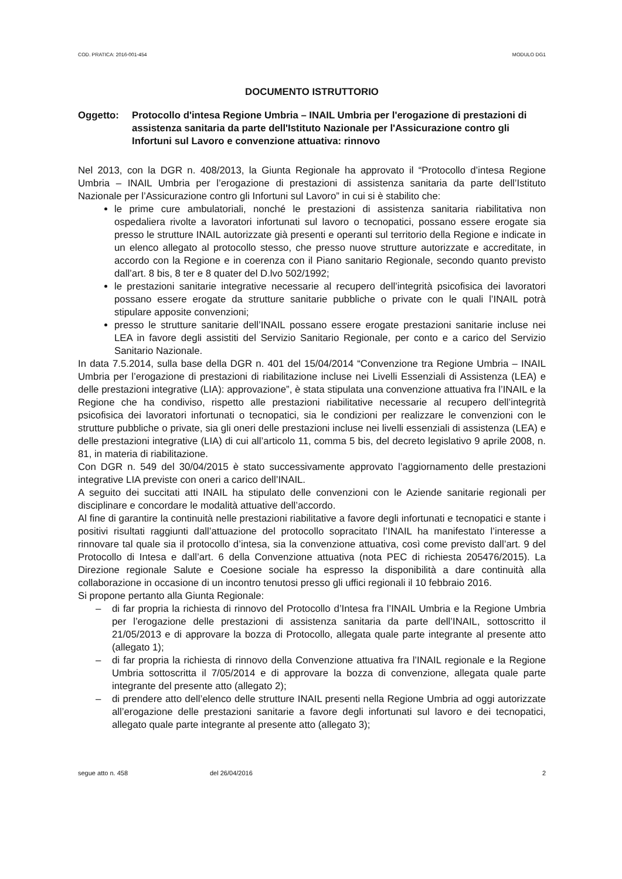COD. PRATICA: 2016-001-454 MODULO DG1
DOCUMENTO ISTRUTTORIO
Oggetto: Protocollo d'intesa Regione Umbria – INAIL Umbria per l'erogazione di prestazioni di assistenza sanitaria da parte dell'Istituto Nazionale per l'Assicurazione contro gli Infortuni sul Lavoro e convenzione attuativa: rinnovo
Nel 2013, con la DGR n. 408/2013, la Giunta Regionale ha approvato il “Protocollo d’intesa Regione Umbria – INAIL Umbria per l’erogazione di prestazioni di assistenza sanitaria da parte dell’Istituto Nazionale per l’Assicurazione contro gli Infortuni sul Lavoro” in cui si è stabilito che:
le prime cure ambulatoriali, nonché le prestazioni di assistenza sanitaria riabilitativa non ospedaliera rivolte a lavoratori infortunati sul lavoro o tecnopatici, possano essere erogate sia presso le strutture INAIL autorizzate già presenti e operanti sul territorio della Regione e indicate in un elenco allegato al protocollo stesso, che presso nuove strutture autorizzate e accreditate, in accordo con la Regione e in coerenza con il Piano sanitario Regionale, secondo quanto previsto dall’art. 8 bis, 8 ter e 8 quater del D.lvo 502/1992;
le prestazioni sanitarie integrative necessarie al recupero dell’integrità psicofisica dei lavoratori possano essere erogate da strutture sanitarie pubbliche o private con le quali l’INAIL potrà stipulare apposite convenzioni;
presso le strutture sanitarie dell’INAIL possano essere erogate prestazioni sanitarie incluse nei LEA in favore degli assistiti del Servizio Sanitario Regionale, per conto e a carico del Servizio Sanitario Nazionale.
In data 7.5.2014, sulla base della DGR n. 401 del 15/04/2014 “Convenzione tra Regione Umbria – INAIL Umbria per l’erogazione di prestazioni di riabilitazione incluse nei Livelli Essenziali di Assistenza (LEA) e delle prestazioni integrative (LIA): approvazione”, è stata stipulata una convenzione attuativa fra l’INAIL e la Regione che ha condiviso, rispetto alle prestazioni riabilitative necessarie al recupero dell’integrità psicofisica dei lavoratori infortunati o tecnopatici, sia le condizioni per realizzare le convenzioni con le strutture pubbliche o private, sia gli oneri delle prestazioni incluse nei livelli essenziali di assistenza (LEA) e delle prestazioni integrative (LIA) di cui all’articolo 11, comma 5 bis, del decreto legislativo 9 aprile 2008, n. 81, in materia di riabilitazione.
Con DGR n. 549 del 30/04/2015 è stato successivamente approvato l’aggiornamento delle prestazioni integrative LIA previste con oneri a carico dell’INAIL.
A seguito dei succitati atti INAIL ha stipulato delle convenzioni con le Aziende sanitarie regionali per disciplinare e concordare le modalità attuative dell’accordo.
Al fine di garantire la continuità nelle prestazioni riabilitative a favore degli infortunati e tecnopatici e stante i positivi risultati raggiunti dall’attuazione del protocollo sopracitato l’INAIL ha manifestato l’interesse a rinnovare tal quale sia il protocollo d’intesa, sia la convenzione attuativa, così come previsto dall’art. 9 del Protocollo di Intesa e dall’art. 6 della Convenzione attuativa (nota PEC di richiesta 205476/2015). La Direzione regionale Salute e Coesione sociale ha espresso la disponibilità a dare continuità alla collaborazione in occasione di un incontro tenutosi presso gli uffici regionali il 10 febbraio 2016.
Si propone pertanto alla Giunta Regionale:
– di far propria la richiesta di rinnovo del Protocollo d’Intesa fra l’INAIL Umbria e la Regione Umbria per l’erogazione delle prestazioni di assistenza sanitaria da parte dell’INAIL, sottoscritto il 21/05/2013 e di approvare la bozza di Protocollo, allegata quale parte integrante al presente atto (allegato 1);
– di far propria la richiesta di rinnovo della Convenzione attuativa fra l’INAIL regionale e la Regione Umbria sottoscritta il 7/05/2014 e di approvare la bozza di convenzione, allegata quale parte integrante del presente atto (allegato 2);
– di prendere atto dell’elenco delle strutture INAIL presenti nella Regione Umbria ad oggi autorizzate all’erogazione delle prestazioni sanitarie a favore degli infortunati sul lavoro e dei tecnopatici, allegato quale parte integrante al presente atto (allegato 3);
segue atto n. 458 del 26/04/2016 2